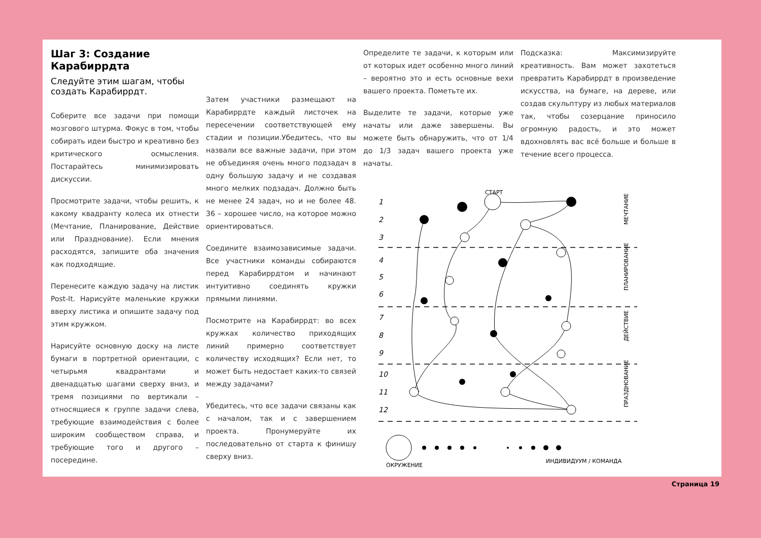Шаг 3: Создание Карабиррдта
Следуйте этим шагам, чтобы создать Карабиррдт.
Соберите все задачи при помощи мозгового штурма. Фокус в том, чтобы собирать идеи быстро и креативно без критического осмысления. Постарайтесь минимизировать дискуссии.
Просмотрите задачи, чтобы решить, к какому квадранту колеса их отнести (Мечтание, Планирование, Действие или Празднование). Если мнения расходятся, запишите оба значения как подходящие.
Перенесите каждую задачу на листик Post-It. Нарисуйте маленькие кружки вверху листика и опишите задачу под этим кружком.
Нарисуйте основную доску на листе бумаги в портретной ориентации, с четырьмя квадрантами и двенадцатью шагами сверху вниз, и тремя позициями по вертикали – относящиеся к группе задачи слева, требующие взаимодействия с более широким сообществом справа, и требующие того и другого – посередине.
Затем участники размещают на Карабиррдте каждый листочек на пересечении соответствующей ему стадии и позиции.Убедитесь, что вы назвали все важные задачи, при этом не объединяя очень много подзадач в одну большую задачу и не создавая много мелких подзадач. Должно быть не менее 24 задач, но и не более 48. 36 – хорошее число, на которое можно ориентироваться.
Соедините взаимозависимые задачи. Все участники команды собираются перед Карабиррдтом и начинают интуитивно соединять кружки прямыми линиями.
Посмотрите на Карабиррдт: во всех кружках количество приходящих линий примерно соответствует количеству исходящих? Если нет, то может быть недостает каких-то связей между задачами?
Убедитесь, что все задачи связаны как с началом, так и с завершением проекта. Пронумеруйте их последовательно от старта к финишу сверху вниз.
Определите те задачи, к которым или от которых идет особенно много линий – вероятно это и есть основные вехи вашего проекта. Пометьте их.
Выделите те задачи, которые уже начаты или даже завершены. Вы можете быть обнаружить, что от 1/4 до 1/3 задач вашего проекта уже начаты.
Подсказка: Максимизируйте креативность. Вам может захотеться превратить Карабиррдт в произведение искусства, на бумаге, на дереве, или создав скульптуру из любых материалов так, чтобы созерцание приносило огромную радость, и это может вдохновлять вас всё больше и больше в течение всего процесса.
1
2
3
4
5
6
7
8
9
10
11
12
МЕЧТАНИЕ
ПЛАНИРОВАНИЕ
ДЕЙСТВИЕ
ПРАЗДНОВАНИЕ
СТАРТ
ОКРУЖЕНИЕ
ИНДИВИДУУМ / КОМАНДА
Страница 19